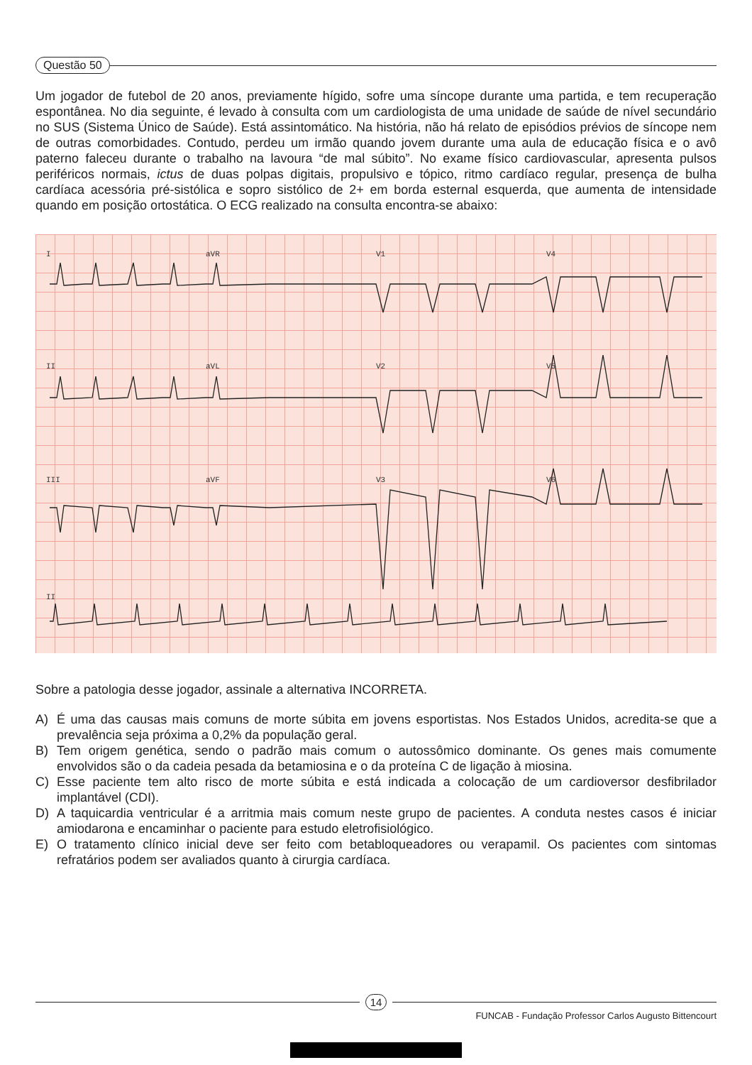Questão 50
Um jogador de futebol de 20 anos, previamente hígido, sofre uma síncope durante uma partida, e tem recuperação espontânea. No dia seguinte, é levado à consulta com um cardiologista de uma unidade de saúde de nível secundário no SUS (Sistema Único de Saúde). Está assintomático. Na história, não há relato de episódios prévios de síncope nem de outras comorbidades. Contudo, perdeu um irmão quando jovem durante uma aula de educação física e o avô paterno faleceu durante o trabalho na lavoura “de mal súbito”. No exame físico cardiovascular, apresenta pulsos periféricos normais, ictus de duas polpas digitais, propulsivo e tópico, ritmo cardíaco regular, presença de bulha cardíaca acessória pré-sistólica e sopro sistólico de 2+ em borda esternal esquerda, que aumenta de intensidade quando em posição ortostática. O ECG realizado na consulta encontra-se abaixo:
I aVR V1 V4
II aVL V2 V5
III aVF V3 V6
II
Sobre a patologia desse jogador, assinale a alternativa INCORRETA.
A) É uma das causas mais comuns de morte súbita em jovens esportistas. Nos Estados Unidos, acredita-se que a prevalência seja próxima a 0,2% da população geral.
B) Tem origem genética, sendo o padrão mais comum o autossômico dominante. Os genes mais comumente envolvidos são o da cadeia pesada da betamiosina e o da proteína C de ligação à miosina.
C) Esse paciente tem alto risco de morte súbita e está indicada a colocação de um cardioversor desfibrilador implantável (CDI).
D) A taquicardia ventricular é a arritmia mais comum neste grupo de pacientes. A conduta nestes casos é iniciar amiodarona e encaminhar o paciente para estudo eletrofisiológico.
E) O tratamento clínico inicial deve ser feito com betabloqueadores ou verapamil. Os pacientes com sintomas refratários podem ser avaliados quanto à cirurgia cardíaca.
14
FUNCAB - Fundação Professor Carlos Augusto Bittencourt